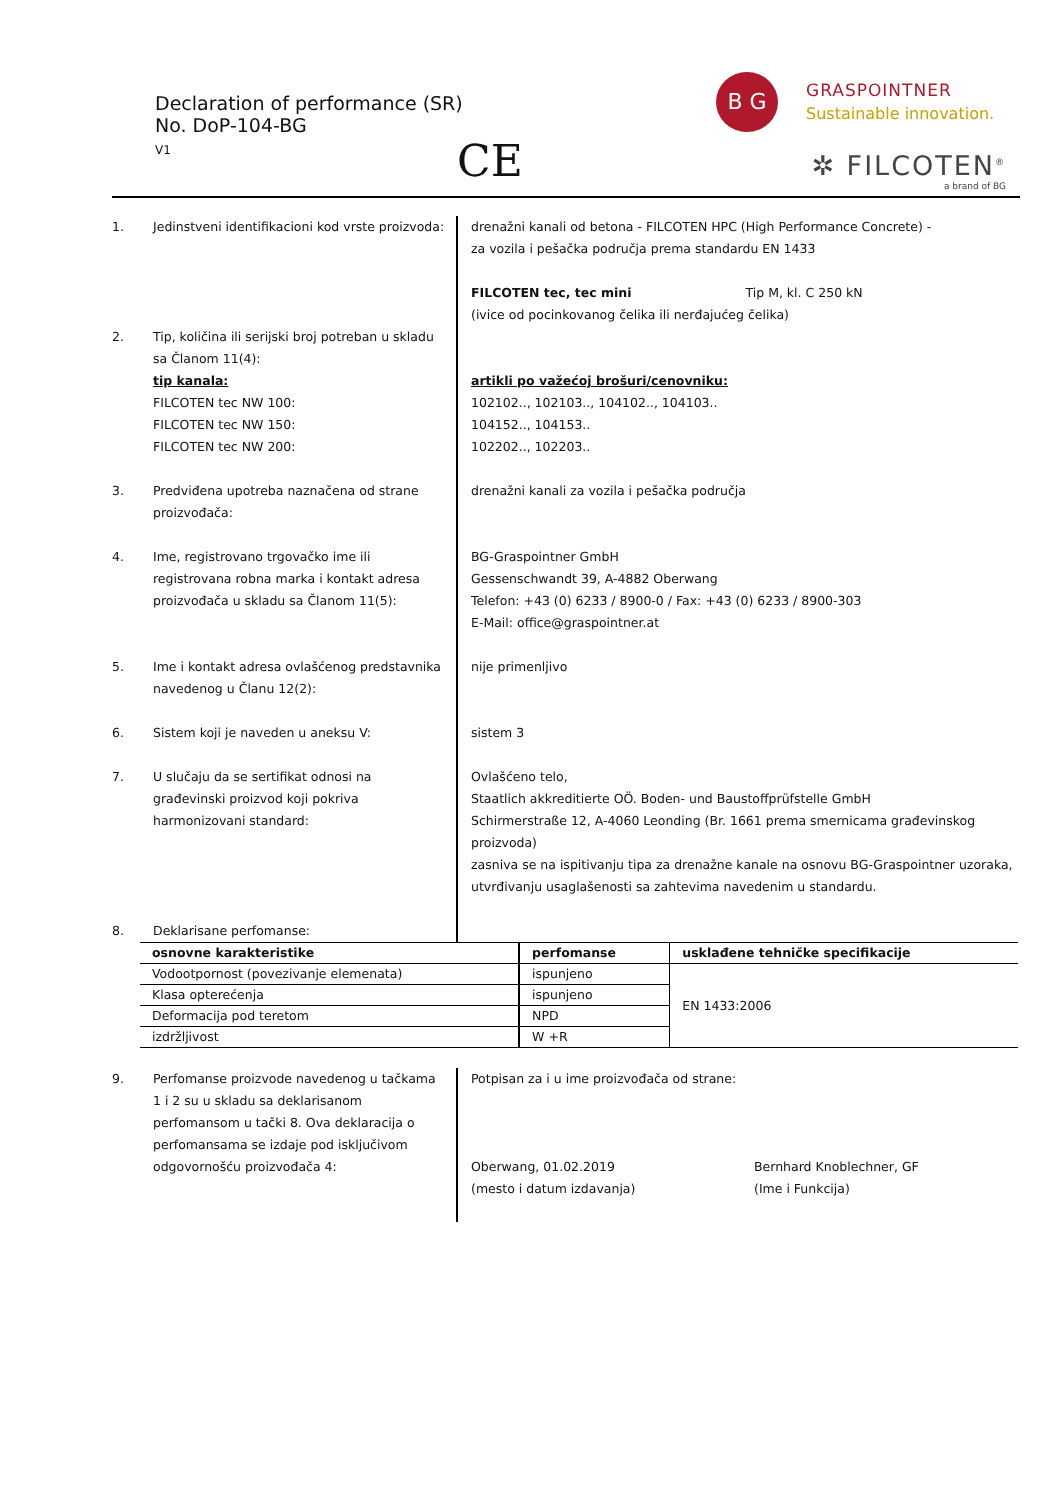Declaration of performance (SR)
No. DoP-104-BG
V1
CE
B G GRASPOINTNER
Sustainable innovation.
✲ FILCOTEN<sup>®</sup>
a brand of BG
1. Jedinstveni identifikacioni kod vrste proizvoda:
drenažni kanali od betona - FILCOTEN HPC (High Performance Concrete) -
za vozila i pešačka područja prema standardu EN 1433
FILCOTEN tec, tec mini Tip M, kl. C 250 kN
(ivice od pocinkovanog čelika ili nerđajućeg čelika)
2. Tip, količina ili serijski broj potreban u skladu sa Članom 11(4):
tip kanala:
FILCOTEN tec NW 100:
FILCOTEN tec NW 150:
FILCOTEN tec NW 200:
artikli po važećoj brošuri/cenovniku:
102102.., 102103.., 104102.., 104103..
104152.., 104153..
102202.., 102203..
3. Predviđena upotreba naznačena od strane proizvođača:
drenažni kanali za vozila i pešačka područja
4. Ime, registrovano trgovačko ime ili registrovana robna marka i kontakt adresa proizvođača u skladu sa Članom 11(5):
BG-Graspointner GmbH
Gessenschwandt 39, A-4882 Oberwang
Telefon: +43 (0) 6233 / 8900-0 / Fax: +43 (0) 6233 / 8900-303
E-Mail: office@graspointner.at
5. Ime i kontakt adresa ovlašćenog predstavnika navedenog u Članu 12(2):
nije primenljivo
6. Sistem koji je naveden u aneksu V:
sistem 3
7. U slučaju da se sertifikat odnosi na građevinski proizvod koji pokriva harmonizovani standard:
Ovlašćeno telo,
Staatlich akkreditierte OÖ. Boden- und Baustoffprüfstelle GmbH
Schirmerstraße 12, A-4060 Leonding (Br. 1661 prema smernicama građevinskog proizvoda)
zasniva se na ispitivanju tipa za drenažne kanale na osnovu BG-Graspointner uzoraka,
utvrđivanju usaglašenosti sa zahtevima navedenim u standardu.
8. Deklarisane perfomanse:
| osnovne karakteristike | perfomanse | usklađene tehničke specifikacije |
| --- | --- | --- |
| Vodootpornost (povezivanje elemenata) | ispunjeno | EN 1433:2006 |
| Klasa opterećenja | ispunjeno | |
| Deformacija pod teretom | NPD | |
| izdržljivost | W +R | |
9. Perfomanse proizvode navedenog u tačkama 1 i 2 su u skladu sa deklarisanom perfomansom u tački 8. Ova deklaracija o perfomansama se izdaje pod isključivom odgovornošću proizvođača 4:
Potpisan za i u ime proizvođača od strane:
Oberwang, 01.02.2019
(mesto i datum izdavanja)
Bernhard Knoblechner, GF
(Ime i Funkcija)